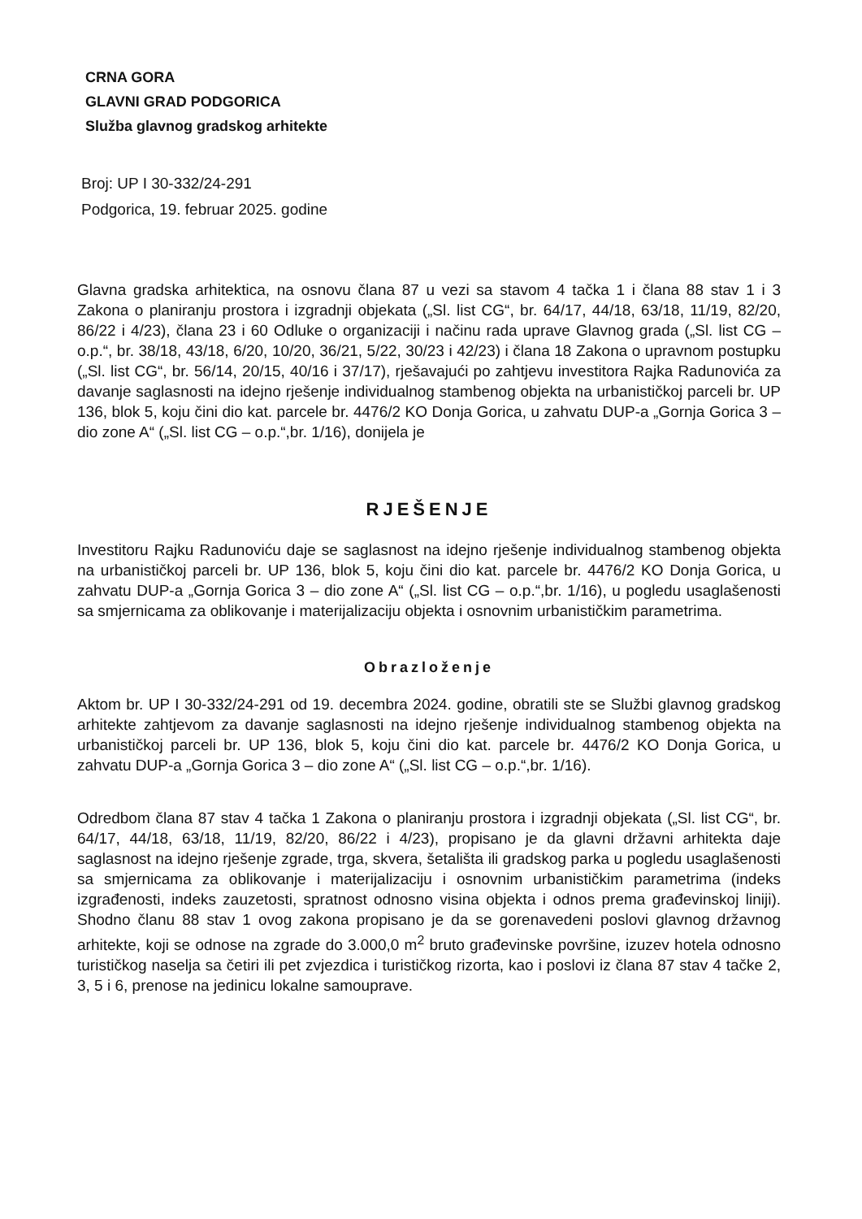CRNA GORA
GLAVNI GRAD PODGORICA
Služba glavnog gradskog arhitekte
Broj: UP I 30-332/24-291
Podgorica, 19. februar 2025. godine
Glavna gradska arhitektica, na osnovu člana 87 u vezi sa stavom 4 tačka 1 i člana 88 stav 1 i 3 Zakona o planiranju prostora i izgradnji objekata („Sl. list CG“, br. 64/17, 44/18, 63/18, 11/19, 82/20, 86/22 i 4/23), člana 23 i 60 Odluke o organizaciji i načinu rada uprave Glavnog grada („Sl. list CG – o.p.“, br. 38/18, 43/18, 6/20, 10/20, 36/21, 5/22, 30/23 i 42/23) i člana 18 Zakona o upravnom postupku („Sl. list CG“, br. 56/14, 20/15, 40/16 i 37/17), rješavajući po zahtjevu investitora Rajka Radunovića za davanje saglasnosti na idejno rješenje individualnog stambenog objekta na urbanističkoj parceli br. UP 136, blok 5, koju čini dio kat. parcele br. 4476/2 KO Donja Gorica, u zahvatu DUP-a „Gornja Gorica 3 – dio zone A“ („Sl. list CG – o.p.“,br. 1/16), donijela je
RJEŠENJE
Investitoru Rajku Radunoviću daje se saglasnost na idejno rješenje individualnog stambenog objekta na urbanističkoj parceli br. UP 136, blok 5, koju čini dio kat. parcele br. 4476/2 KO Donja Gorica, u zahvatu DUP-a „Gornja Gorica 3 – dio zone A“ („Sl. list CG – o.p.“,br. 1/16), u pogledu usaglašenosti sa smjernicama za oblikovanje i materijalizaciju objekta i osnovnim urbanističkim parametrima.
Obrazloženje
Aktom br. UP I 30-332/24-291 od 19. decembra 2024. godine, obratili ste se Službi glavnog gradskog arhitekte zahtjevom za davanje saglasnosti na idejno rješenje individualnog stambenog objekta na urbanističkoj parceli br. UP 136, blok 5, koju čini dio kat. parcele br. 4476/2 KO Donja Gorica, u zahvatu DUP-a „Gornja Gorica 3 – dio zone A“ („Sl. list CG – o.p.“,br. 1/16).
Odredbom člana 87 stav 4 tačka 1 Zakona o planiranju prostora i izgradnji objekata („Sl. list CG“, br. 64/17, 44/18, 63/18, 11/19, 82/20, 86/22 i 4/23), propisano je da glavni državni arhitekta daje saglasnost na idejno rješenje zgrade, trga, skvera, šetališta ili gradskog parka u pogledu usaglašenosti sa smjernicama za oblikovanje i materijalizaciju i osnovnim urbanističkim parametrima (indeks izgrađenosti, indeks zauzetosti, spratnost odnosno visina objekta i odnos prema građevinskoj liniji). Shodno članu 88 stav 1 ovog zakona propisano je da se gorenavedeni poslovi glavnog državnog arhitekte, koji se odnose na zgrade do 3.000,0 m<sup>2</sup> bruto građevinske površine, izuzev hotela odnosno turističkog naselja sa četiri ili pet zvjezdica i turističkog rizorta, kao i poslovi iz člana 87 stav 4 tačke 2, 3, 5 i 6, prenose na jedinicu lokalne samouprave.